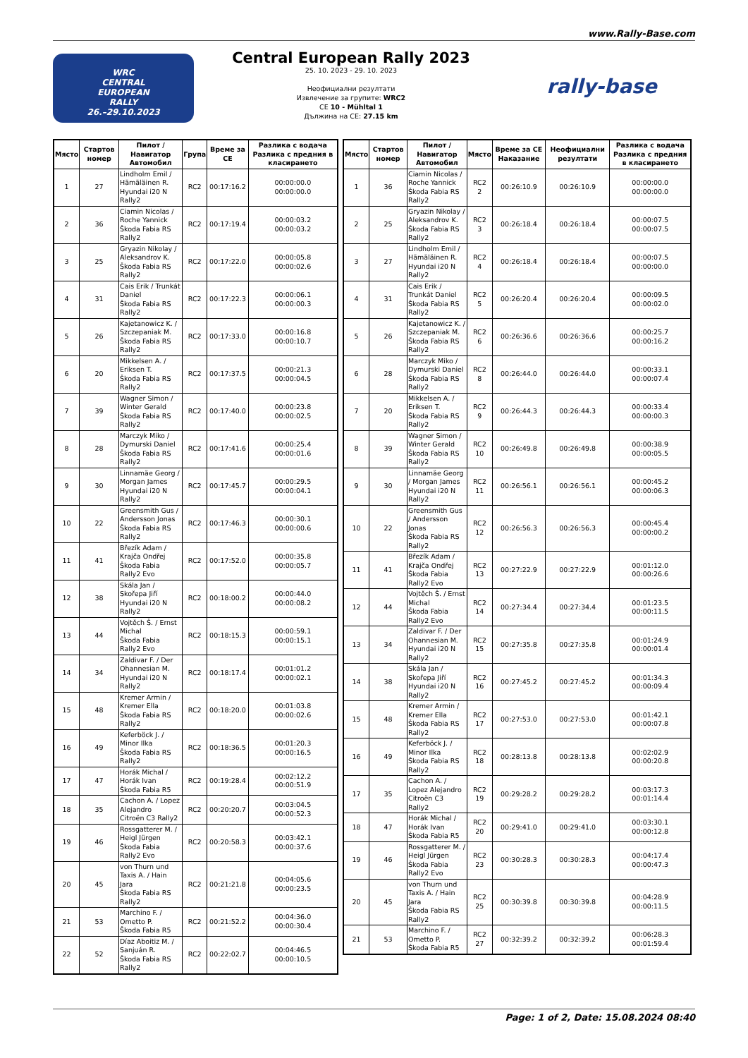www.Rally-Base.com
WRC
CENTRAL
EUROPEAN
RALLY
26.–29.10.2023
Central European Rally 2023
25. 10. 2023 - 29. 10. 2023
Неофициални резултати
Извлечение за групите: WRC2
CE 10 - Mühltal 1
Дължина на CE: 27.15 km
rally-base
| Място | Стартов номер | Пилот / Навигатор Автомобил | Група | Време за CE | Разлика с водача Разлика с предния в класирането |
| --- | --- | --- | --- | --- | --- |
| 1 | 27 | Lindholm Emil / Hämäläinen R. Hyundai i20 N Rally2 | RC2 | 00:17:16.2 | 00:00:00.0 00:00:00.0 |
| 2 | 36 | Ciamin Nicolas / Roche Yannick Škoda Fabia RS Rally2 | RC2 | 00:17:19.4 | 00:00:03.2 00:00:03.2 |
| 3 | 25 | Gryazin Nikolay / Aleksandrov K. Škoda Fabia RS Rally2 | RC2 | 00:17:22.0 | 00:00:05.8 00:00:02.6 |
| 4 | 31 | Cais Erik / Trunkát Daniel Škoda Fabia RS Rally2 | RC2 | 00:17:22.3 | 00:00:06.1 00:00:00.3 |
| 5 | 26 | Kajetanowicz K. / Szczepaniak M. Škoda Fabia RS Rally2 | RC2 | 00:17:33.0 | 00:00:16.8 00:00:10.7 |
| 6 | 20 | Mikkelsen A. / Eriksen T. Škoda Fabia RS Rally2 | RC2 | 00:17:37.5 | 00:00:21.3 00:00:04.5 |
| 7 | 39 | Wagner Simon / Winter Gerald Škoda Fabia RS Rally2 | RC2 | 00:17:40.0 | 00:00:23.8 00:00:02.5 |
| 8 | 28 | Marczyk Miko / Dymurski Daniel Škoda Fabia RS Rally2 | RC2 | 00:17:41.6 | 00:00:25.4 00:00:01.6 |
| 9 | 30 | Linnamäe Georg / Morgan James Hyundai i20 N Rally2 | RC2 | 00:17:45.7 | 00:00:29.5 00:00:04.1 |
| 10 | 22 | Greensmith Gus / Andersson Jonas Škoda Fabia RS Rally2 | RC2 | 00:17:46.3 | 00:00:30.1 00:00:00.6 |
| 11 | 41 | Březík Adam / Krajča Ondřej Škoda Fabia Rally2 Evo | RC2 | 00:17:52.0 | 00:00:35.8 00:00:05.7 |
| 12 | 38 | Skála Jan / Skořepa Jiří Hyundai i20 N Rally2 | RC2 | 00:18:00.2 | 00:00:44.0 00:00:08.2 |
| 13 | 44 | Vojtěch Š. / Ernst Michal Škoda Fabia Rally2 Evo | RC2 | 00:18:15.3 | 00:00:59.1 00:00:15.1 |
| 14 | 34 | Zaldivar F. / Der Ohannesian M. Hyundai i20 N Rally2 | RC2 | 00:18:17.4 | 00:01:01.2 00:00:02.1 |
| 15 | 48 | Kremer Armin / Kremer Ella Škoda Fabia RS Rally2 | RC2 | 00:18:20.0 | 00:01:03.8 00:00:02.6 |
| 16 | 49 | Keferböck J. / Minor Ilka Škoda Fabia RS Rally2 | RC2 | 00:18:36.5 | 00:01:20.3 00:00:16.5 |
| 17 | 47 | Horák Michal / Horák Ivan Škoda Fabia R5 | RC2 | 00:19:28.4 | 00:02:12.2 00:00:51.9 |
| 18 | 35 | Cachon A. / Lopez Alejandro Citroën C3 Rally2 | RC2 | 00:20:20.7 | 00:03:04.5 00:00:52.3 |
| 19 | 46 | Rossgatterer M. / Heigl Jürgen Škoda Fabia Rally2 Evo | RC2 | 00:20:58.3 | 00:03:42.1 00:00:37.6 |
| 20 | 45 | von Thurn und Taxis A. / Hain Jara Škoda Fabia RS Rally2 | RC2 | 00:21:21.8 | 00:04:05.6 00:00:23.5 |
| 21 | 53 | Marchino F. / Ometto P. Škoda Fabia R5 | RC2 | 00:21:52.2 | 00:04:36.0 00:00:30.4 |
| 22 | 52 | Díaz Aboitiz M. / Sanjuán R. Škoda Fabia RS Rally2 | RC2 | 00:22:02.7 | 00:04:46.5 00:00:10.5 |
| Място | Стартов номер | Пилот / Навигатор Автомобил | Място | Време за CE Наказание | Неофициални резултати | Разлика с водача Разлика с предния в класирането |
| --- | --- | --- | --- | --- | --- | --- |
| 1 | 36 | Ciamin Nicolas / Roche Yannick Škoda Fabia RS Rally2 | RC2 2 | 00:26:10.9 | 00:26:10.9 | 00:00:00.0 00:00:00.0 |
| 2 | 25 | Gryazin Nikolay / Aleksandrov K. Škoda Fabia RS Rally2 | RC2 3 | 00:26:18.4 | 00:26:18.4 | 00:00:07.5 00:00:07.5 |
| 3 | 27 | Lindholm Emil / Hämäläinen R. Hyundai i20 N Rally2 | RC2 4 | 00:26:18.4 | 00:26:18.4 | 00:00:07.5 00:00:00.0 |
| 4 | 31 | Cais Erik / Trunkát Daniel Škoda Fabia RS Rally2 | RC2 5 | 00:26:20.4 | 00:26:20.4 | 00:00:09.5 00:00:02.0 |
| 5 | 26 | Kajetanowicz K. / Szczepaniak M. Škoda Fabia RS Rally2 | RC2 6 | 00:26:36.6 | 00:26:36.6 | 00:00:25.7 00:00:16.2 |
| 6 | 28 | Marczyk Miko / Dymurski Daniel Škoda Fabia RS Rally2 | RC2 8 | 00:26:44.0 | 00:26:44.0 | 00:00:33.1 00:00:07.4 |
| 7 | 20 | Mikkelsen A. / Eriksen T. Škoda Fabia RS Rally2 | RC2 9 | 00:26:44.3 | 00:26:44.3 | 00:00:33.4 00:00:00.3 |
| 8 | 39 | Wagner Simon / Winter Gerald Škoda Fabia RS Rally2 | RC2 10 | 00:26:49.8 | 00:26:49.8 | 00:00:38.9 00:00:05.5 |
| 9 | 30 | Linnamäe Georg / Morgan James Hyundai i20 N Rally2 | RC2 11 | 00:26:56.1 | 00:26:56.1 | 00:00:45.2 00:00:06.3 |
| 10 | 22 | Greensmith Gus / Andersson Jonas Škoda Fabia RS Rally2 | RC2 12 | 00:26:56.3 | 00:26:56.3 | 00:00:45.4 00:00:00.2 |
| 11 | 41 | Březík Adam / Krajča Ondřej Škoda Fabia Rally2 Evo | RC2 13 | 00:27:22.9 | 00:27:22.9 | 00:01:12.0 00:00:26.6 |
| 12 | 44 | Vojtěch Š. / Ernst Michal Škoda Fabia Rally2 Evo | RC2 14 | 00:27:34.4 | 00:27:34.4 | 00:01:23.5 00:00:11.5 |
| 13 | 34 | Zaldivar F. / Der Ohannesian M. Hyundai i20 N Rally2 | RC2 15 | 00:27:35.8 | 00:27:35.8 | 00:01:24.9 00:00:01.4 |
| 14 | 38 | Skála Jan / Skořepa Jiří Hyundai i20 N Rally2 | RC2 16 | 00:27:45.2 | 00:27:45.2 | 00:01:34.3 00:00:09.4 |
| 15 | 48 | Kremer Armin / Kremer Ella Škoda Fabia RS Rally2 | RC2 17 | 00:27:53.0 | 00:27:53.0 | 00:01:42.1 00:00:07.8 |
| 16 | 49 | Keferböck J. / Minor Ilka Škoda Fabia RS Rally2 | RC2 18 | 00:28:13.8 | 00:28:13.8 | 00:02:02.9 00:00:20.8 |
| 17 | 35 | Cachon A. / Lopez Alejandro Citroën C3 Rally2 | RC2 19 | 00:29:28.2 | 00:29:28.2 | 00:03:17.3 00:01:14.4 |
| 18 | 47 | Horák Michal / Horák Ivan Škoda Fabia R5 | RC2 20 | 00:29:41.0 | 00:29:41.0 | 00:03:30.1 00:00:12.8 |
| 19 | 46 | Rossgatterer M. / Heigl Jürgen Škoda Fabia Rally2 Evo | RC2 23 | 00:30:28.3 | 00:30:28.3 | 00:04:17.4 00:00:47.3 |
| 20 | 45 | von Thurn und Taxis A. / Hain Jara Škoda Fabia RS Rally2 | RC2 25 | 00:30:39.8 | 00:30:39.8 | 00:04:28.9 00:00:11.5 |
| 21 | 53 | Marchino F. / Ometto P. Škoda Fabia R5 | RC2 27 | 00:32:39.2 | 00:32:39.2 | 00:06:28.3 00:01:59.4 |
Page: 1 of 2, Date: 15.08.2024 08:40